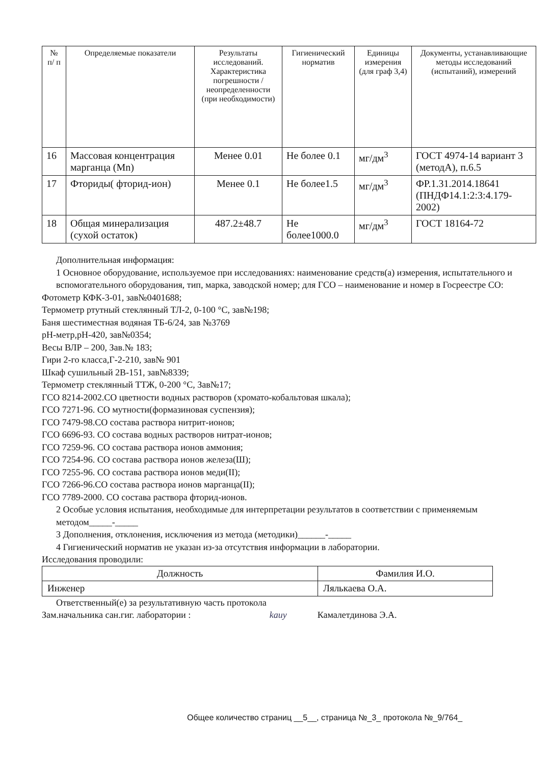| № п/ п | Определяемые показатели | Результаты исследований. Характеристика погрешности / неопределенности (при необходимости) | Гигиенический норматив | Единицы измерения (для граф 3,4) | Документы, устанавливающие методы исследований (испытаний), измерений |
| --- | --- | --- | --- | --- | --- |
| 16 | Массовая концентрация марганца (Mn) | Менее 0.01 | Не более 0.1 | мг/дм<sup>3</sup> | ГОСТ 4974-14 вариант 3 (методА), п.6.5 |
| 17 | Фториды( фторид-ион) | Менее 0.1 | Не более1.5 | мг/дм<sup>3</sup> | ФР.1.31.2014.18641 (ПНДФ14.1:2:3:4.179-2002) |
| 18 | Общая минерализация (сухой остаток) | 487.2±48.7 | Не более1000.0 | мг/дм<sup>3</sup> | ГОСТ 18164-72 |
Дополнительная информация:
1 Основное оборудование, используемое при исследованиях: наименование средств(а) измерения, испытательного и вспомогательного оборудования, тип, марка, заводской номер; для ГСО – наименование и номер в Госреестре СО:
Фотометр КФК-3-01, зав№0401688;
Термометр ртутный стеклянный ТЛ-2, 0-100 °С, зав№198;
Баня шестиместная водяная ТБ-6/24, зав №3769
pH-метр,pH-420, зав№0354;
Весы ВЛР – 200, Зав.№ 183;
Гири 2-го класса,Г-2-210, зав№ 901
Шкаф сушильный 2В-151, зав№8339;
Термометр стеклянный ТТЖ, 0-200 °С, Зав№17;
ГСО 8214-2002.СО цветности водных растворов (хромато-кобальтовая шкала);
ГСО 7271-96. СО мутности(формазиновая суспензия);
ГСО 7479-98.СО состава раствора нитрит-ионов;
ГСО 6696-93. СО состава водных растворов нитрат-ионов;
ГСО 7259-96. СО состава раствора ионов аммония;
ГСО 7254-96. СО состава раствора ионов железа(Ш);
ГСО 7255-96. СО состава раствора ионов меди(II);
ГСО 7266-96.СО состава раствора ионов марганца(II);
ГСО 7789-2000. СО состава раствора фторид-ионов.
2 Особые условия испытания, необходимые для интерпретации результатов в соответствии с применяемым методом_____-_____
3 Дополнения, отклонения, исключения из метода (методики)______-_____
4 Гигиенический норматив не указан из-за отсутствия информации в лаборатории.
Исследования проводили:
| Должность | Фамилия И.О. |
| Инженер | Лялькаева О.А. |
Ответственный(е) за результативную часть протокола
Зам.начальника сан.гиг. лаборатории : kauy Камалетдинова Э.А.
Общее количество страниц __5__, страница №_3_ протокола №_9/764_